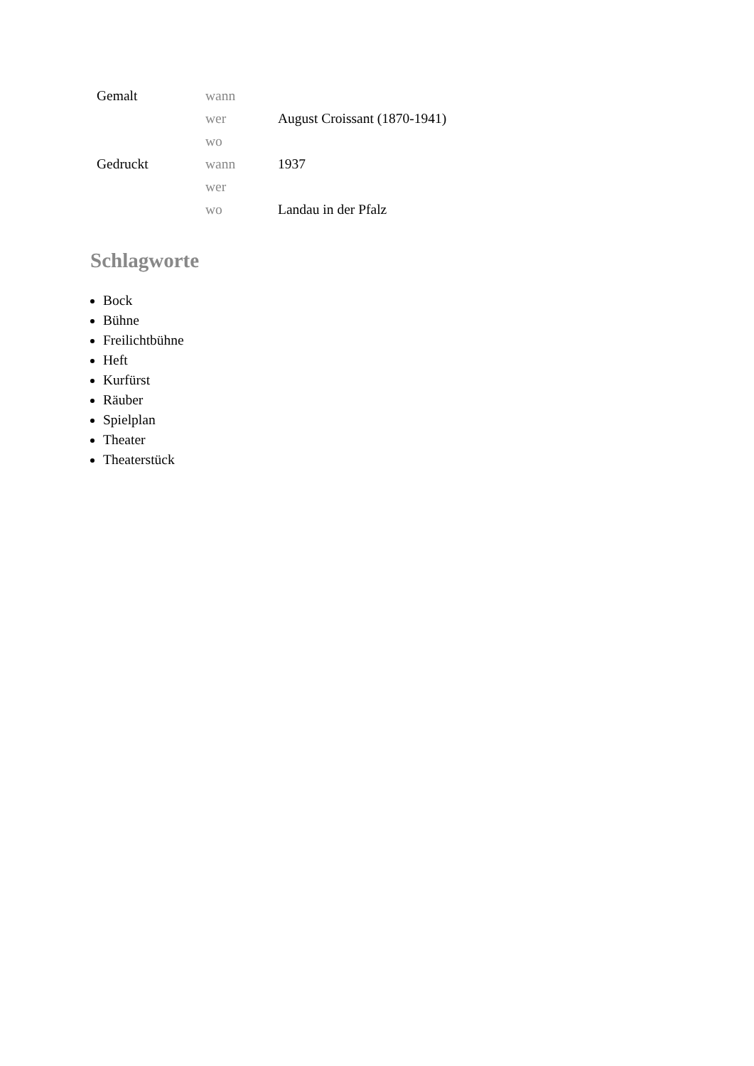| Gemalt | wann | |
| | wer | August Croissant (1870-1941) |
| | wo | |
| Gedruckt | wann | 1937 |
| | wer | |
| | wo | Landau in der Pfalz |
Schlagworte
Bock
Bühne
Freilichtbühne
Heft
Kurfürst
Räuber
Spielplan
Theater
Theaterstück